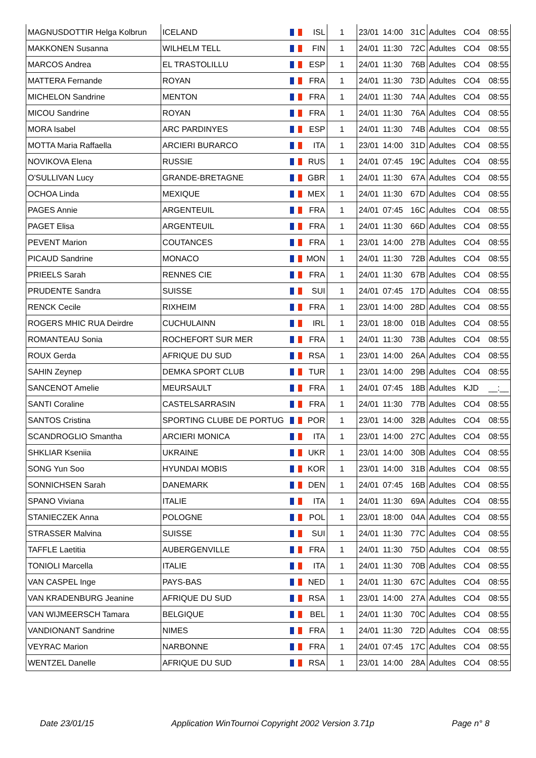| MAGNUSDOTTIR Helga Kolbrun | ICELAND | | ISL | 1 | 23/01 | 14:00 | 31C | Adultes | CO4 | 08:55 |
| MAKKONEN Susanna | WILHELM TELL | | FIN | 1 | 24/01 | 11:30 | 72C | Adultes | CO4 | 08:55 |
| MARCOS Andrea | EL TRASTOLILLU | | ESP | 1 | 24/01 | 11:30 | 76B | Adultes | CO4 | 08:55 |
| MATTERA Fernande | ROYAN | | FRA | 1 | 24/01 | 11:30 | 73D | Adultes | CO4 | 08:55 |
| MICHELON Sandrine | MENTON | | FRA | 1 | 24/01 | 11:30 | 74A | Adultes | CO4 | 08:55 |
| MICOU Sandrine | ROYAN | | FRA | 1 | 24/01 | 11:30 | 76A | Adultes | CO4 | 08:55 |
| MORA Isabel | ARC PARDINYES | | ESP | 1 | 24/01 | 11:30 | 74B | Adultes | CO4 | 08:55 |
| MOTTA Maria Raffaella | ARCIERI BURARCO | | ITA | 1 | 23/01 | 14:00 | 31D | Adultes | CO4 | 08:55 |
| NOVIKOVA Elena | RUSSIE | | RUS | 1 | 24/01 | 07:45 | 19C | Adultes | CO4 | 08:55 |
| O'SULLIVAN Lucy | GRANDE-BRETAGNE | | GBR | 1 | 24/01 | 11:30 | 67A | Adultes | CO4 | 08:55 |
| OCHOA Linda | MEXIQUE | | MEX | 1 | 24/01 | 11:30 | 67D | Adultes | CO4 | 08:55 |
| PAGES Annie | ARGENTEUIL | | FRA | 1 | 24/01 | 07:45 | 16C | Adultes | CO4 | 08:55 |
| PAGET Elisa | ARGENTEUIL | | FRA | 1 | 24/01 | 11:30 | 66D | Adultes | CO4 | 08:55 |
| PEVENT Marion | COUTANCES | | FRA | 1 | 23/01 | 14:00 | 27B | Adultes | CO4 | 08:55 |
| PICAUD Sandrine | MONACO | | MON | 1 | 24/01 | 11:30 | 72B | Adultes | CO4 | 08:55 |
| PRIEELS Sarah | RENNES CIE | | FRA | 1 | 24/01 | 11:30 | 67B | Adultes | CO4 | 08:55 |
| PRUDENTE Sandra | SUISSE | | SUI | 1 | 24/01 | 07:45 | 17D | Adultes | CO4 | 08:55 |
| RENCK Cecile | RIXHEIM | | FRA | 1 | 23/01 | 14:00 | 28D | Adultes | CO4 | 08:55 |
| ROGERS MHIC RUA Deirdre | CUCHULAINN | | IRL | 1 | 23/01 | 18:00 | 01B | Adultes | CO4 | 08:55 |
| ROMANTEAU Sonia | ROCHEFORT SUR MER | | FRA | 1 | 24/01 | 11:30 | 73B | Adultes | CO4 | 08:55 |
| ROUX Gerda | AFRIQUE DU SUD | | RSA | 1 | 23/01 | 14:00 | 26A | Adultes | CO4 | 08:55 |
| SAHIN Zeynep | DEMKA SPORT CLUB | | TUR | 1 | 23/01 | 14:00 | 29B | Adultes | CO4 | 08:55 |
| SANCENOT Amelie | MEURSAULT | | FRA | 1 | 24/01 | 07:45 | 18B | Adultes | KJD | __:__ |
| SANTI Coraline | CASTELSARRASIN | | FRA | 1 | 24/01 | 11:30 | 77B | Adultes | CO4 | 08:55 |
| SANTOS Cristina | SPORTING CLUBE DE PORTUG | | POR | 1 | 23/01 | 14:00 | 32B | Adultes | CO4 | 08:55 |
| SCANDROGLIO Smantha | ARCIERI MONICA | | ITA | 1 | 23/01 | 14:00 | 27C | Adultes | CO4 | 08:55 |
| SHKLIAR Kseniia | UKRAINE | | UKR | 1 | 23/01 | 14:00 | 30B | Adultes | CO4 | 08:55 |
| SONG Yun Soo | HYUNDAI MOBIS | | KOR | 1 | 23/01 | 14:00 | 31B | Adultes | CO4 | 08:55 |
| SONNICHSEN Sarah | DANEMARK | | DEN | 1 | 24/01 | 07:45 | 16B | Adultes | CO4 | 08:55 |
| SPANO Viviana | ITALIE | | ITA | 1 | 24/01 | 11:30 | 69A | Adultes | CO4 | 08:55 |
| STANIECZEK Anna | POLOGNE | | POL | 1 | 23/01 | 18:00 | 04A | Adultes | CO4 | 08:55 |
| STRASSER Malvina | SUISSE | | SUI | 1 | 24/01 | 11:30 | 77C | Adultes | CO4 | 08:55 |
| TAFFLE Laetitia | AUBERGENVILLE | | FRA | 1 | 24/01 | 11:30 | 75D | Adultes | CO4 | 08:55 |
| TONIOLI Marcella | ITALIE | | ITA | 1 | 24/01 | 11:30 | 70B | Adultes | CO4 | 08:55 |
| VAN CASPEL Inge | PAYS-BAS | | NED | 1 | 24/01 | 11:30 | 67C | Adultes | CO4 | 08:55 |
| VAN KRADENBURG Jeanine | AFRIQUE DU SUD | | RSA | 1 | 23/01 | 14:00 | 27A | Adultes | CO4 | 08:55 |
| VAN WIJMEERSCH Tamara | BELGIQUE | | BEL | 1 | 24/01 | 11:30 | 70C | Adultes | CO4 | 08:55 |
| VANDIONANT Sandrine | NIMES | | FRA | 1 | 24/01 | 11:30 | 72D | Adultes | CO4 | 08:55 |
| VEYRAC Marion | NARBONNE | | FRA | 1 | 24/01 | 07:45 | 17C | Adultes | CO4 | 08:55 |
| WENTZEL Danelle | AFRIQUE DU SUD | | RSA | 1 | 23/01 | 14:00 | 28A | Adultes | CO4 | 08:55 |
Date 23/01/15 Application WinTournoi Copyright 2002 Version 3.71p Page n° 8